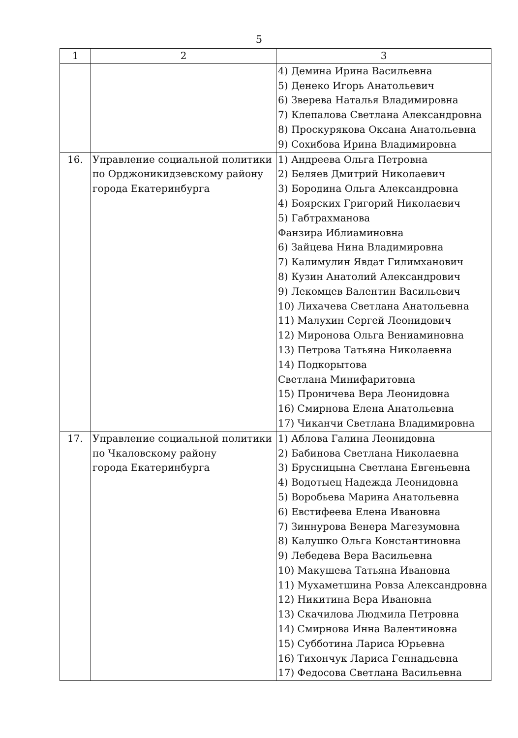5
| 1 | 2 | 3 |
| --- | --- | --- |
| | | 4) Демина Ирина Васильевна 5) Денеко Игорь Анатольевич 6) Зверева Наталья Владимировна 7) Клепалова Светлана Александровна 8) Проскурякова Оксана Анатольевна 9) Сохибова Ирина Владимировна |
| 16. | Управление социальной политики по Орджоникидзевскому району города Екатеринбурга | 1) Андреева Ольга Петровна 2) Беляев Дмитрий Николаевич 3) Бородина Ольга Александровна 4) Боярских Григорий Николаевич 5) Габтрахманова Фанзира Иблиаминовна 6) Зайцева Нина Владимировна 7) Калимулин Явдат Гилимханович 8) Кузин Анатолий Александрович 9) Лекомцев Валентин Васильевич 10) Лихачева Светлана Анатольевна 11) Малухин Сергей Леонидович 12) Миронова Ольга Вениаминовна 13) Петрова Татьяна Николаевна 14) Подкорытова Светлана Минифаритовна 15) Проничева Вера Леонидовна 16) Смирнова Елена Анатольевна 17) Чиканчи Светлана Владимировна |
| 17. | Управление социальной политики по Чкаловскому району города Екатеринбурга | 1) Аблова Галина Леонидовна 2) Бабинова Светлана Николаевна 3) Брусницына Светлана Евгеньевна 4) Водотыец Надежда Леонидовна 5) Воробьева Марина Анатольевна 6) Евстифеева Елена Ивановна 7) Зиннурова Венера Магезумовна 8) Калушко Ольга Константиновна 9) Лебедева Вера Васильевна 10) Макушева Татьяна Ивановна 11) Мухаметшина Ровза Александровна 12) Никитина Вера Ивановна 13) Скачилова Людмила Петровна 14) Смирнова Инна Валентиновна 15) Субботина Лариса Юрьевна 16) Тихончук Лариса Геннадьевна 17) Федосова Светлана Васильевна |